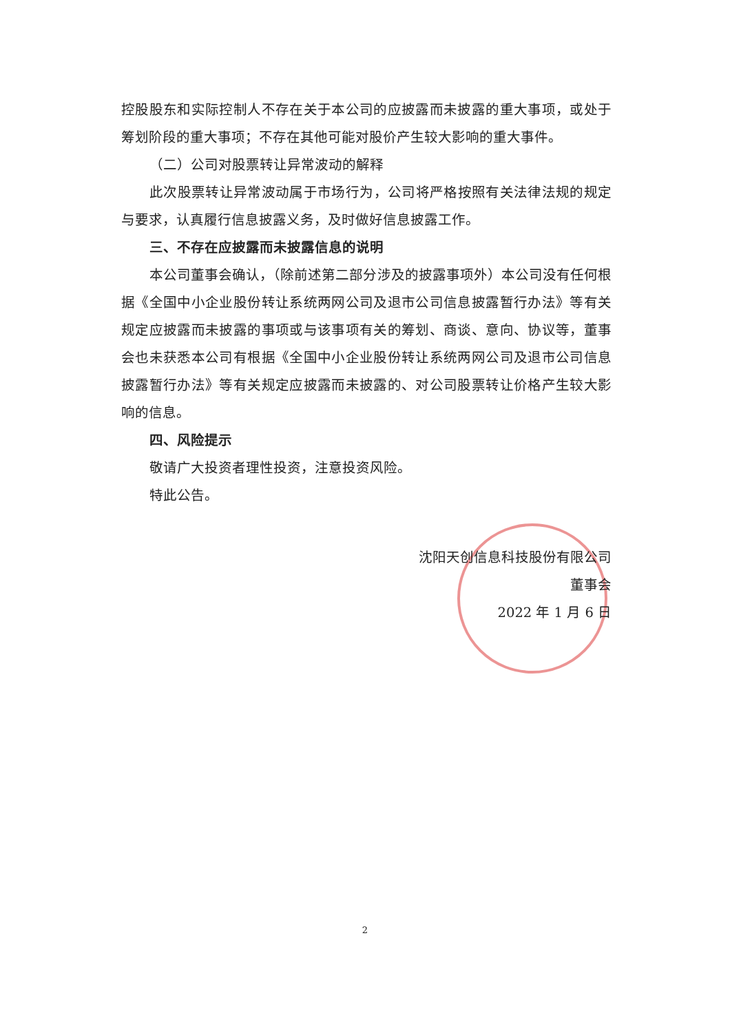控股股东和实际控制人不存在关于本公司的应披露而未披露的重大事项，或处于筹划阶段的重大事项；不存在其他可能对股价产生较大影响的重大事件。
（二）公司对股票转让异常波动的解释
此次股票转让异常波动属于市场行为，公司将严格按照有关法律法规的规定与要求，认真履行信息披露义务，及时做好信息披露工作。
三、不存在应披露而未披露信息的说明
本公司董事会确认，（除前述第二部分涉及的披露事项外）本公司没有任何根据《全国中小企业股份转让系统两网公司及退市公司信息披露暂行办法》等有关规定应披露而未披露的事项或与该事项有关的筹划、商谈、意向、协议等，董事会也未获悉本公司有根据《全国中小企业股份转让系统两网公司及退市公司信息披露暂行办法》等有关规定应披露而未披露的、对公司股票转让价格产生较大影响的信息。
四、风险提示
敬请广大投资者理性投资，注意投资风险。
特此公告。
沈阳天创信息科技股份有限公司
董事会
2022 年 1 月 6 日
2